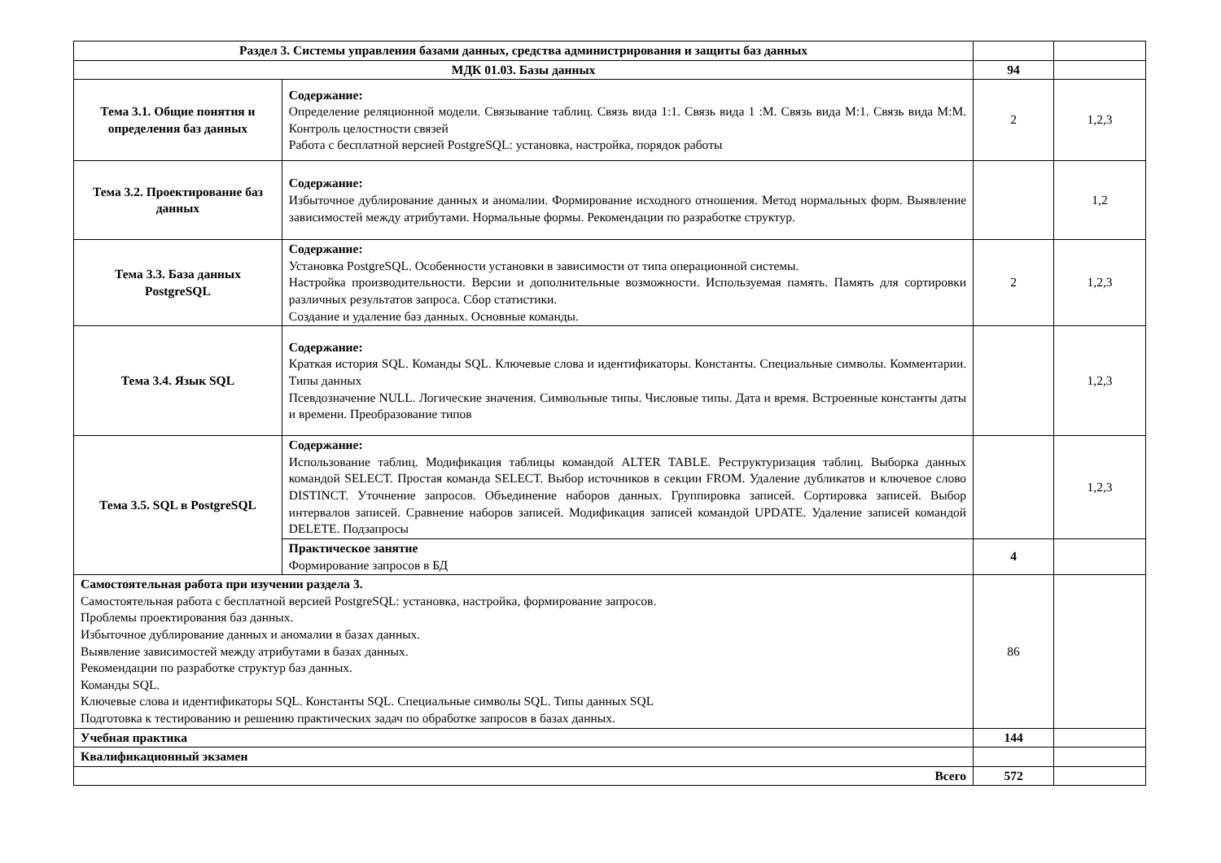| Раздел 3. Системы управления базами данных, средства администрирования и защиты баз данных | | | |
| МДК 01.03. Базы данных | | 94 | |
| Тема 3.1. Общие понятия и определения баз данных | Содержание: Определение реляционной модели. Связывание таблиц. Связь вида 1:1. Связь вида 1 :М. Связь вида М:1. Связь вида М:М. Контроль целостности связей Работа с бесплатной версией PostgreSQL: установка, настройка, порядок работы | 2 | 1,2,3 |
| Тема 3.2. Проектирование баз данных | Содержание: Избыточное дублирование данных и аномалии. Формирование исходного отношения. Метод нормальных форм. Выявление зависимостей между атрибутами. Нормальные формы. Рекомендации по разработке структур. | | 1,2 |
| Тема 3.3. База данных PostgreSQL | Содержание: Установка PostgreSQL. Особенности установки в зависимости от типа операционной системы. Настройка производительности. Версии и дополнительные возможности. Используемая память. Память для сортировки различных результатов запроса. Сбор статистики. Создание и удаление баз данных. Основные команды. | 2 | 1,2,3 |
| Тема 3.4. Язык SQL | Содержание: Краткая история SQL. Команды SQL. Ключевые слова и идентификаторы. Константы. Специальные символы. Комментарии. Типы данных Псевдозначение NULL. Логические значения. Символьные типы. Числовые типы. Дата и время. Встроенные константы даты и времени. Преобразование типов | | 1,2,3 |
| Тема 3.5. SQL в PostgreSQL | Содержание: Использование таблиц. Модификация таблицы командой ALTER TABLE. Реструктуризация таблиц. Выборка данных командой SELECT. Простая команда SELECT. Выбор источников в секции FROM. Удаление дубликатов и ключевое слово DISTINCT. Уточнение запросов. Объединение наборов данных. Группировка записей. Сортировка записей. Выбор интервалов записей. Сравнение наборов записей. Модификация записей командой UPDATE. Удаление записей командой DELETE. Подзапросы | | 1,2,3 |
| | Практическое занятие Формирование запросов в БД | 4 | |
| Самостоятельная работа при изучении раздела 3. Самостоятельная работа с бесплатной версией PostgreSQL: установка, настройка, формирование запросов. Проблемы проектирования баз данных. Избыточное дублирование данных и аномалии в базах данных. Выявление зависимостей между атрибутами в базах данных. Рекомендации по разработке структур баз данных. Команды SQL. Ключевые слова и идентификаторы SQL. Константы SQL. Специальные символы SQL. Типы данных SQL Подготовка к тестированию и решению практических задач по обработке запросов в базах данных. | | 86 | |
| Учебная практика | | 144 | |
| Квалификационный экзамен | | | |
| Всего | | 572 | |